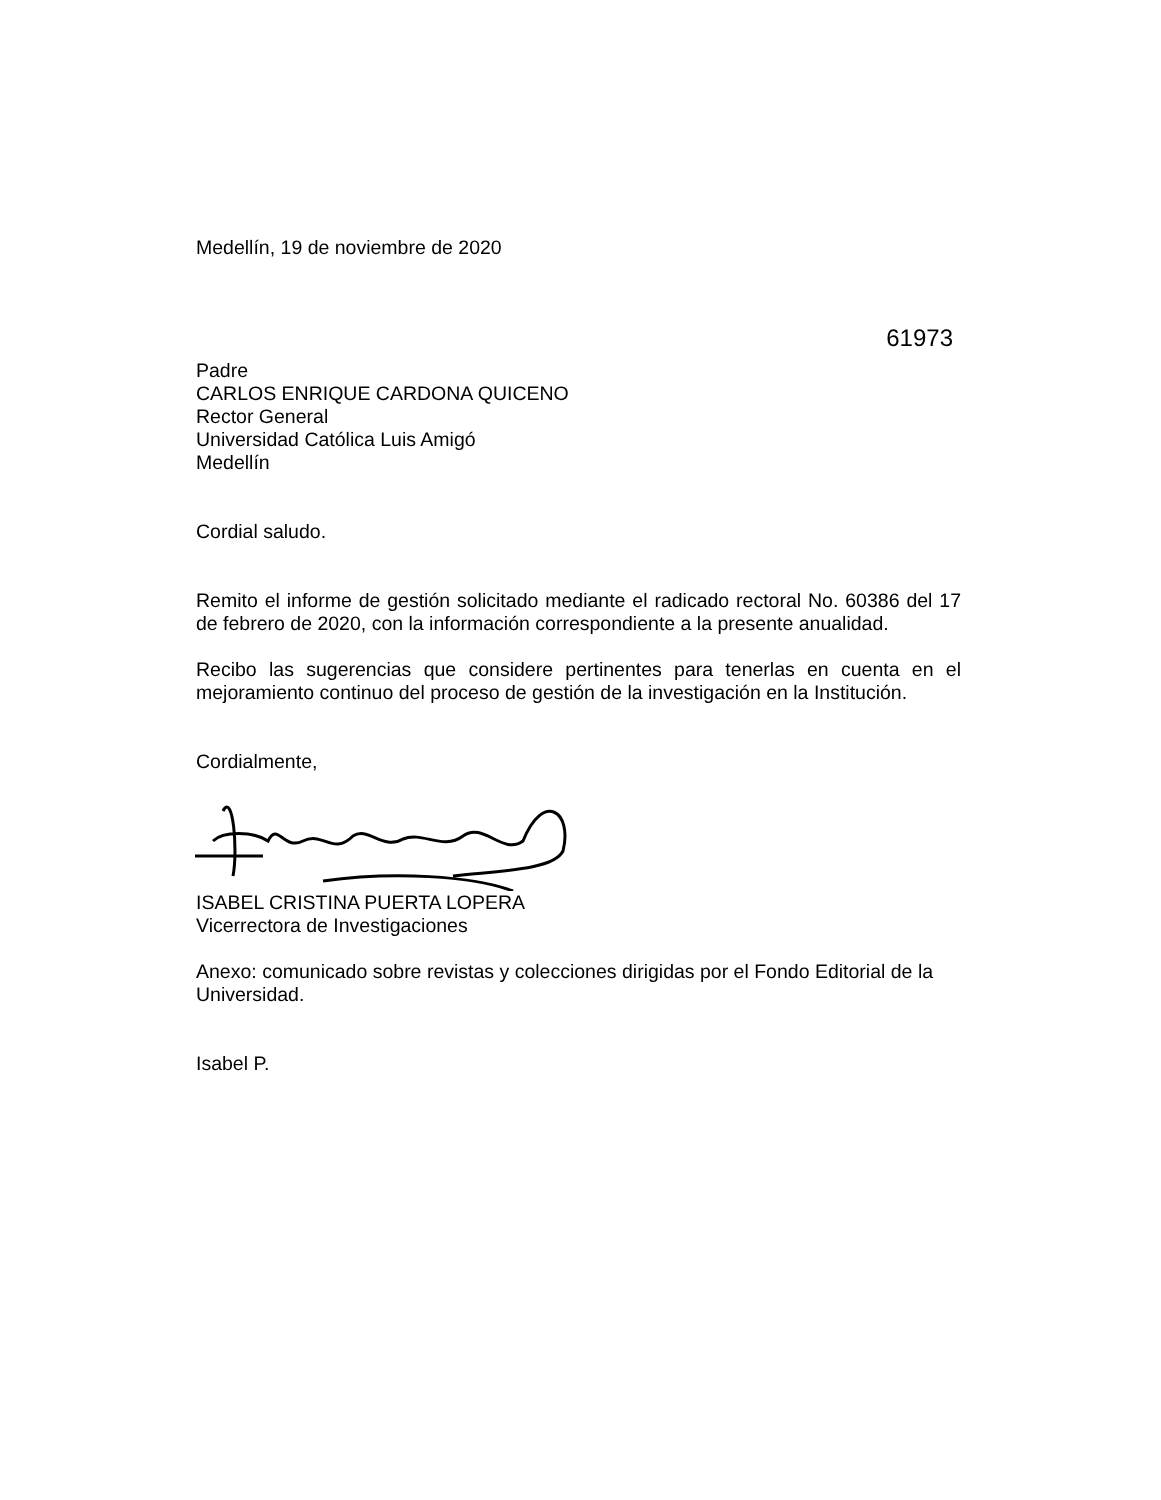Medellín, 19 de noviembre de 2020
61973
Padre
CARLOS ENRIQUE CARDONA QUICENO
Rector General
Universidad Católica Luis Amigó
Medellín
Cordial saludo.
Remito el informe de gestión solicitado mediante el radicado rectoral No. 60386 del 17 de febrero de 2020, con la información correspondiente a la presente anualidad.
Recibo las sugerencias que considere pertinentes para tenerlas en cuenta en el mejoramiento continuo del proceso de gestión de la investigación en la Institución.
Cordialmente,
ISABEL CRISTINA PUERTA LOPERA
Vicerrectora de Investigaciones
Anexo: comunicado sobre revistas y colecciones dirigidas por el Fondo Editorial de la Universidad.
Isabel P.